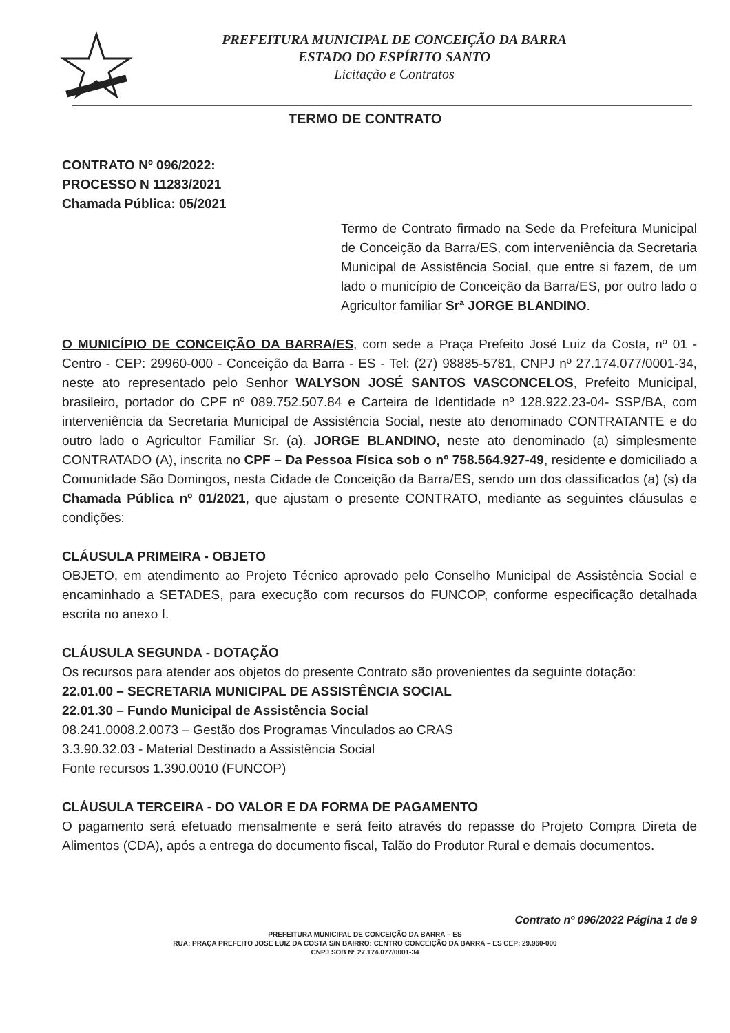PREFEITURA MUNICIPAL DE CONCEIÇÃO DA BARRA
ESTADO DO ESPÍRITO SANTO
Licitação e Contratos
TERMO DE CONTRATO
CONTRATO Nº 096/2022:
PROCESSO N 11283/2021
Chamada Pública: 05/2021
Termo de Contrato firmado na Sede da Prefeitura Municipal de Conceição da Barra/ES, com interveniência da Secretaria Municipal de Assistência Social, que entre si fazem, de um lado o município de Conceição da Barra/ES, por outro lado o Agricultor familiar Srª JORGE BLANDINO.
O MUNICÍPIO DE CONCEIÇÃO DA BARRA/ES, com sede a Praça Prefeito José Luiz da Costa, nº 01 - Centro - CEP: 29960-000 - Conceição da Barra - ES - Tel: (27) 98885-5781, CNPJ nº 27.174.077/0001-34, neste ato representado pelo Senhor WALYSON JOSÉ SANTOS VASCONCELOS, Prefeito Municipal, brasileiro, portador do CPF nº 089.752.507.84 e Carteira de Identidade nº 128.922.23-04- SSP/BA, com interveniência da Secretaria Municipal de Assistência Social, neste ato denominado CONTRATANTE e do outro lado o Agricultor Familiar Sr. (a). JORGE BLANDINO, neste ato denominado (a) simplesmente CONTRATADO (A), inscrita no CPF – Da Pessoa Física sob o nº 758.564.927-49, residente e domiciliado a Comunidade São Domingos, nesta Cidade de Conceição da Barra/ES, sendo um dos classificados (a) (s) da Chamada Pública nº 01/2021, que ajustam o presente CONTRATO, mediante as seguintes cláusulas e condições:
CLÁUSULA PRIMEIRA - OBJETO
OBJETO, em atendimento ao Projeto Técnico aprovado pelo Conselho Municipal de Assistência Social e encaminhado a SETADES, para execução com recursos do FUNCOP, conforme especificação detalhada escrita no anexo I.
CLÁUSULA SEGUNDA - DOTAÇÃO
Os recursos para atender aos objetos do presente Contrato são provenientes da seguinte dotação:
22.01.00 – SECRETARIA MUNICIPAL DE ASSISTÊNCIA SOCIAL
22.01.30 – Fundo Municipal de Assistência Social
08.241.0008.2.0073 – Gestão dos Programas Vinculados ao CRAS
3.3.90.32.03 - Material Destinado a Assistência Social
Fonte recursos 1.390.0010 (FUNCOP)
CLÁUSULA TERCEIRA - DO VALOR E DA FORMA DE PAGAMENTO
O pagamento será efetuado mensalmente e será feito através do repasse do Projeto Compra Direta de Alimentos (CDA), após a entrega do documento fiscal, Talão do Produtor Rural e demais documentos.
Contrato nº 096/2022 Página 1 de 9
PREFEITURA MUNICIPAL DE CONCEIÇÃO DA BARRA – ES
RUA: PRAÇA PREFEITO JOSE LUIZ DA COSTA S/N BAIRRO: CENTRO CONCEIÇÃO DA BARRA – ES CEP: 29.960-000
CNPJ SOB Nº 27.174.077/0001-34